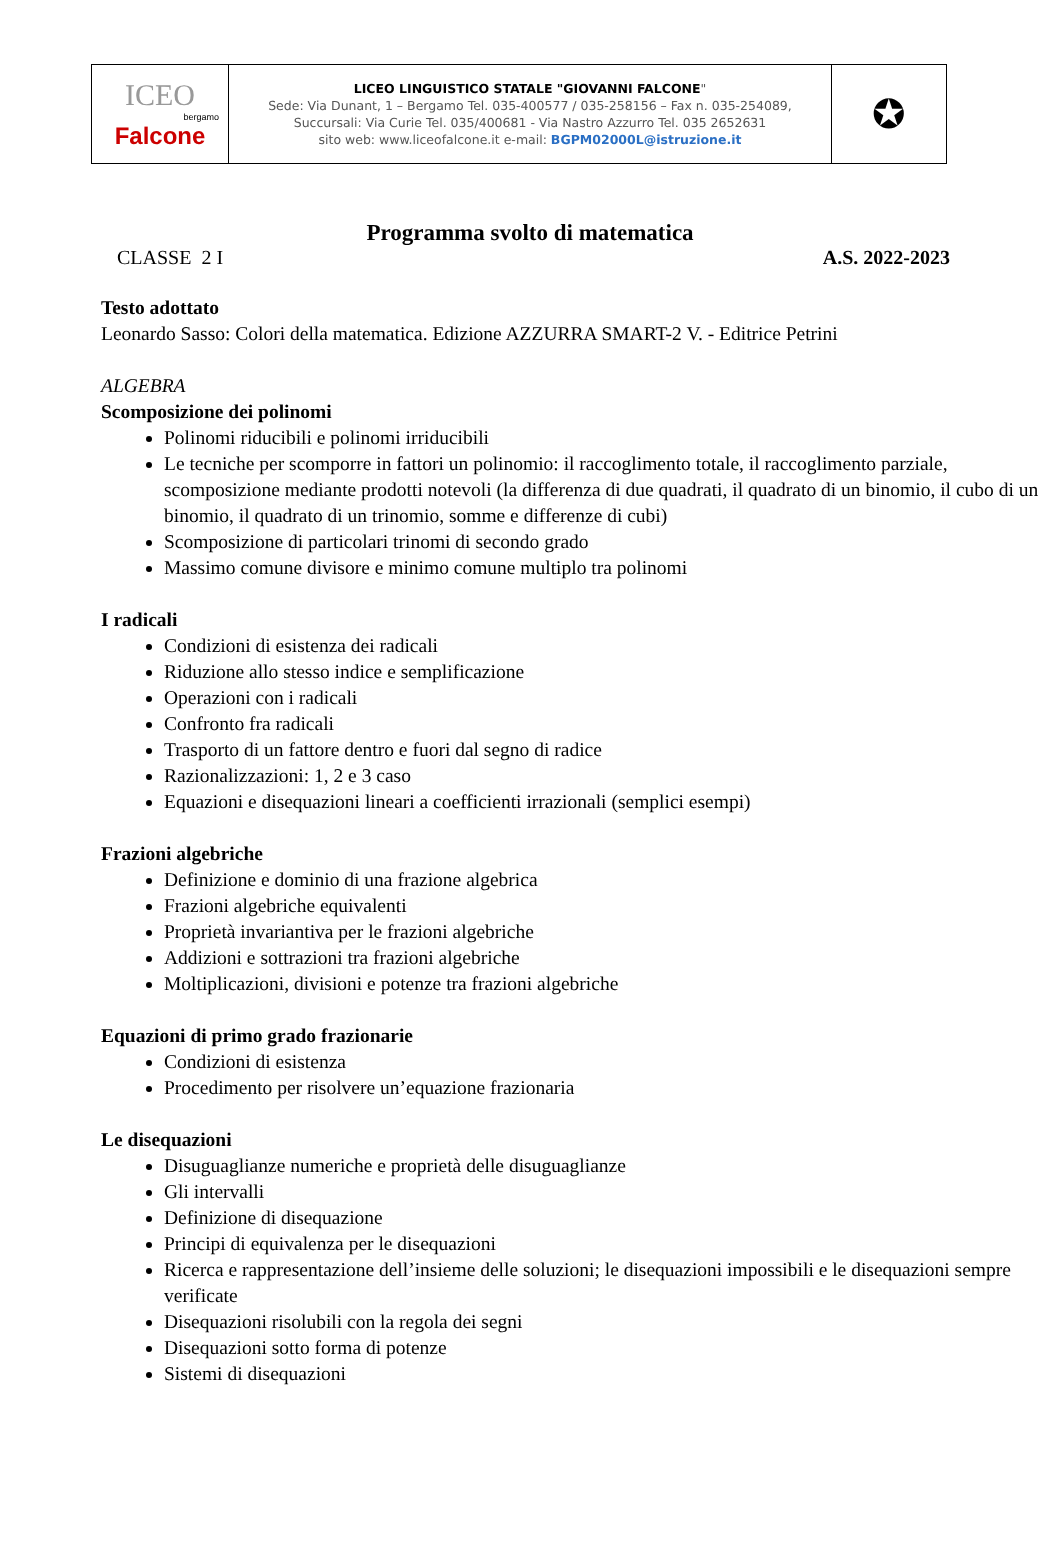| ICEO bergamo Falcone | LICEO LINGUISTICO STATALE "GIOVANNI FALCONE " Sede: Via Dunant, 1 – Bergamo Tel. 035-400577 / 035-258156 – Fax n. 035-254089, Succursali: Via Curie Tel. 035/400681 - Via Nastro Azzurro Tel. 035 2652631 sito web: www.liceofalcone.it e-mail: BGPM02000L@istruzione.it | ✪ |
Programma svolto di matematica
CLASSE 2 I A.S. 2022-2023
Testo adottato
Leonardo Sasso: Colori della matematica. Edizione AZZURRA SMART-2 V. - Editrice Petrini
ALGEBRA
Scomposizione dei polinomi
Polinomi riducibili e polinomi irriducibili
Le tecniche per scomporre in fattori un polinomio: il raccoglimento totale, il raccoglimento parziale, scomposizione mediante prodotti notevoli (la differenza di due quadrati, il quadrato di un binomio, il cubo di un binomio, il quadrato di un trinomio, somme e differenze di cubi)
Scomposizione di particolari trinomi di secondo grado
Massimo comune divisore e minimo comune multiplo tra polinomi
I radicali
Condizioni di esistenza dei radicali
Riduzione allo stesso indice e semplificazione
Operazioni con i radicali
Confronto fra radicali
Trasporto di un fattore dentro e fuori dal segno di radice
Razionalizzazioni: 1, 2 e 3 caso
Equazioni e disequazioni lineari a coefficienti irrazionali (semplici esempi)
Frazioni algebriche
Definizione e dominio di una frazione algebrica
Frazioni algebriche equivalenti
Proprietà invariantiva per le frazioni algebriche
Addizioni e sottrazioni tra frazioni algebriche
Moltiplicazioni, divisioni e potenze tra frazioni algebriche
Equazioni di primo grado frazionarie
Condizioni di esistenza
Procedimento per risolvere un’equazione frazionaria
Le disequazioni
Disuguaglianze numeriche e proprietà delle disuguaglianze
Gli intervalli
Definizione di disequazione
Principi di equivalenza per le disequazioni
Ricerca e rappresentazione dell’insieme delle soluzioni; le disequazioni impossibili e le disequazioni sempre verificate
Disequazioni risolubili con la regola dei segni
Disequazioni sotto forma di potenze
Sistemi di disequazioni